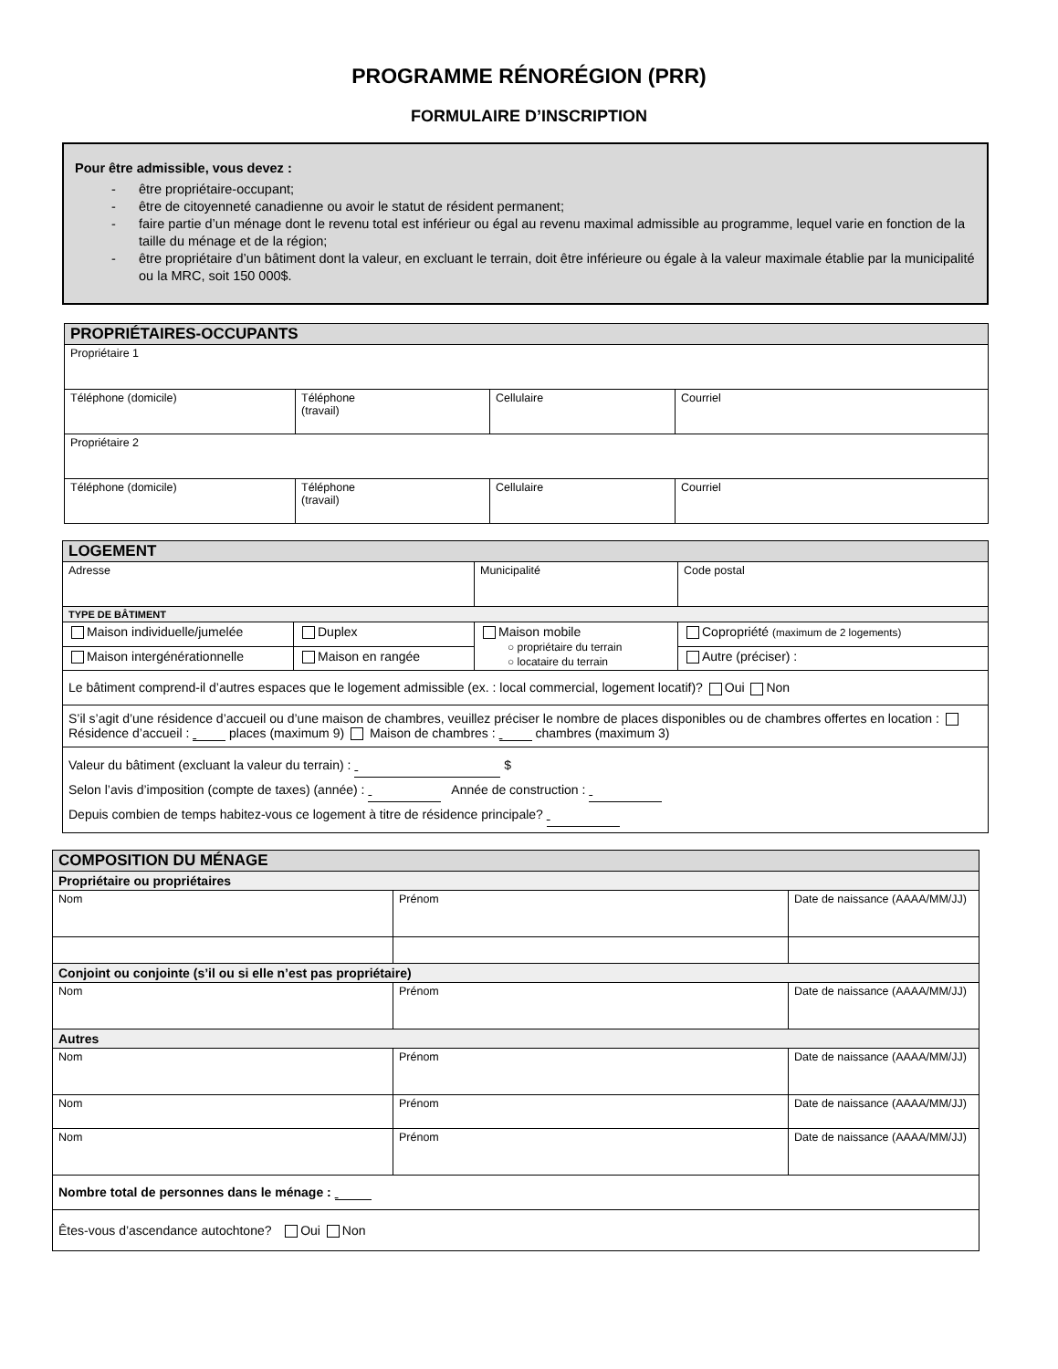PROGRAMME RÉNORÉGION (PRR)
FORMULAIRE D’INSCRIPTION
Pour être admissible, vous devez :
- être propriétaire-occupant;
- être de citoyenneté canadienne ou avoir le statut de résident permanent;
- faire partie d’un ménage dont le revenu total est inférieur ou égal au revenu maximal admissible au programme, lequel varie en fonction de la taille du ménage et de la région;
- être propriétaire d’un bâtiment dont la valeur, en excluant le terrain, doit être inférieure ou égale à la valeur maximale établie par la municipalité ou la MRC, soit 150 000$.
| PROPRIÉTAIRES-OCCUPANTS | | | |
| Propriétaire 1 | | | |
| Téléphone (domicile) | Téléphone (travail) | Cellulaire | Courriel |
| Propriétaire 2 | | | |
| Téléphone (domicile) | Téléphone (travail) | Cellulaire | Courriel |
| LOGEMENT | | | |
| Adresse | | Municipalité | Code postal |
| TYPE DE BÂTIMENT | | | |
| Maison individuelle/jumelée | Duplex | Maison mobile ○ propriétaire du terrain ○ locataire du terrain | Copropriété (maximum de 2 logements) |
| Maison intergénérationnelle | Maison en rangée | | Autre (préciser) : |
| Le bâtiment comprend-il d’autres espaces que le logement admissible (ex. : local commercial, logement locatif)? Oui Non | | | |
| S’il s’agit d’une résidence d’accueil ou d’une maison de chambres, veuillez préciser le nombre de places disponibles ou de chambres offertes en location : Résidence d’accueil : places (maximum 9) Maison de chambres : chambres (maximum 3) | | | |
| Valeur du bâtiment (excluant la valeur du terrain) : $ Selon l’avis d’imposition (compte de taxes) (année) : Année de construction : Depuis combien de temps habitez-vous ce logement à titre de résidence principale? | | | |
| COMPOSITION DU MÉNAGE | | |
| Propriétaire ou propriétaires | | |
| Nom | Prénom | Date de naissance (AAAA/MM/JJ) |
| Conjoint ou conjointe (s’il ou si elle n’est pas propriétaire) | | |
| Nom | Prénom | Date de naissance (AAAA/MM/JJ) |
| Autres | | |
| Nom | Prénom | Date de naissance (AAAA/MM/JJ) |
| Nom | Prénom | Date de naissance (AAAA/MM/JJ) |
| Nom | Prénom | Date de naissance (AAAA/MM/JJ) |
| Nombre total de personnes dans le ménage : | | |
| Êtes-vous d’ascendance autochtone? Oui Non | | |